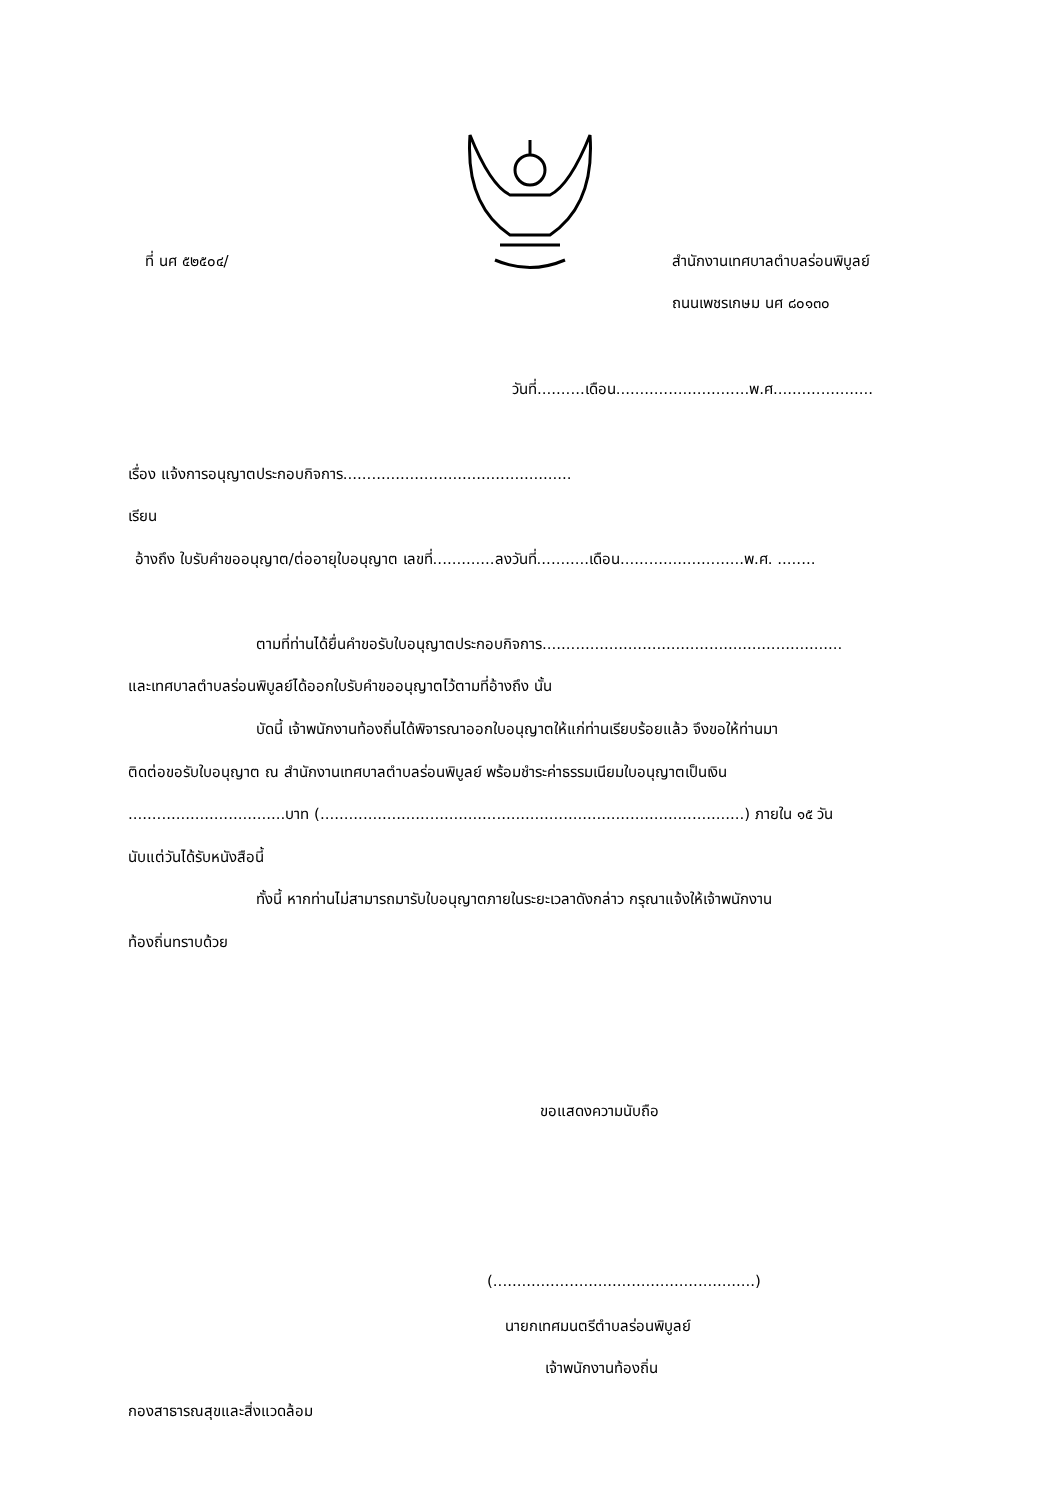ที่ นศ ๕๒๕๐๔/ สำนักงานเทศบาลตำบลร่อนพิบูลย์
ถนนเพชรเกษม นศ ๘๐๑๓๐
วันที่..........เดือน............................พ.ศ.....................
เรื่อง แจ้งการอนุญาตประกอบกิจการ................................................
เรียน
อ้างถึง ใบรับคำขออนุญาต/ต่ออายุใบอนุญาต เลขที่.............ลงวันที่...........เดือน..........................พ.ศ. ........
ตามที่ท่านได้ยื่นคำขอรับใบอนุญาตประกอบกิจการ...............................................................
และเทศบาลตำบลร่อนพิบูลย์ได้ออกใบรับคำขออนุญาตไว้ตามที่อ้างถึง นั้น
บัดนี้ เจ้าพนักงานท้องถิ่นได้พิจารณาออกใบอนุญาตให้แก่ท่านเรียบร้อยแล้ว จึงขอให้ท่านมา
ติดต่อขอรับใบอนุญาต ณ สำนักงานเทศบาลตำบลร่อนพิบูลย์ พร้อมชำระค่าธรรมเนียมใบอนุญาตเป็นเงิน
.................................บาท (.........................................................................................) ภายใน ๑๕ วัน
นับแต่วันได้รับหนังสือนี้
ทั้งนี้ หากท่านไม่สามารถมารับใบอนุญาตภายในระยะเวลาดังกล่าว กรุณาแจ้งให้เจ้าพนักงาน
ท้องถิ่นทราบด้วย
ขอแสดงความนับถือ
(.......................................................)
นายกเทศมนตรีตำบลร่อนพิบูลย์
เจ้าพนักงานท้องถิ่น
กองสาธารณสุขและสิ่งแวดล้อม